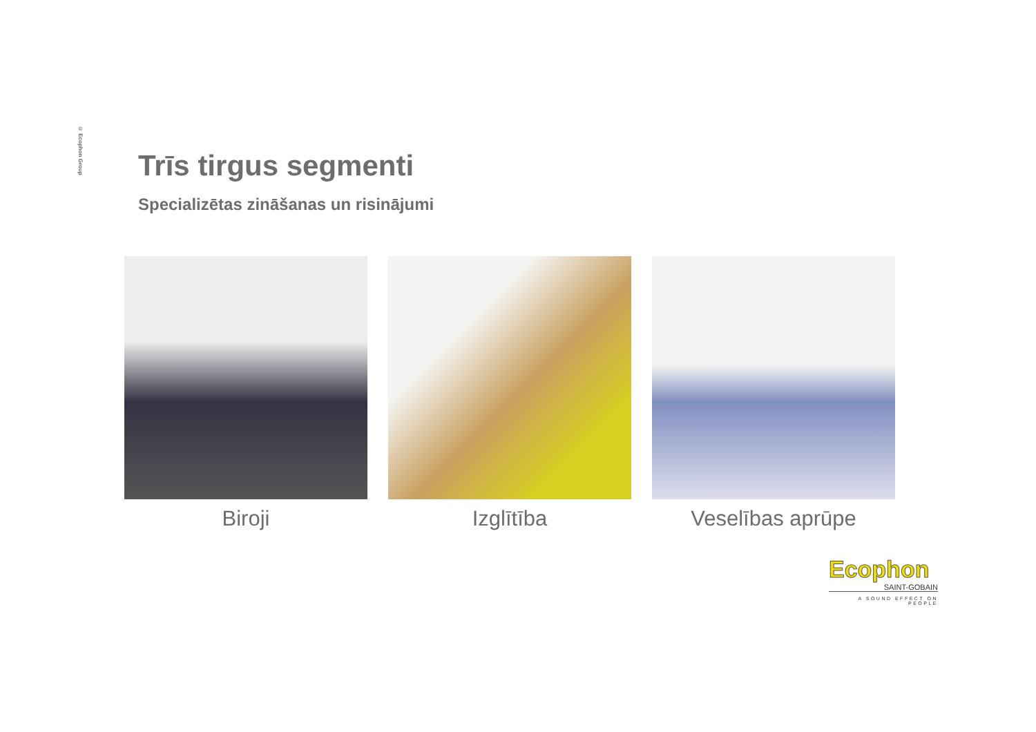© Ecophon Group
Trīs tirgus segmenti
Specializētas zināšanas un risinājumi
Biroji Izglītība Veselības aprūpe
Ecophon
SAINT-GOBAIN
A SOUND EFFECT ON PEOPLE